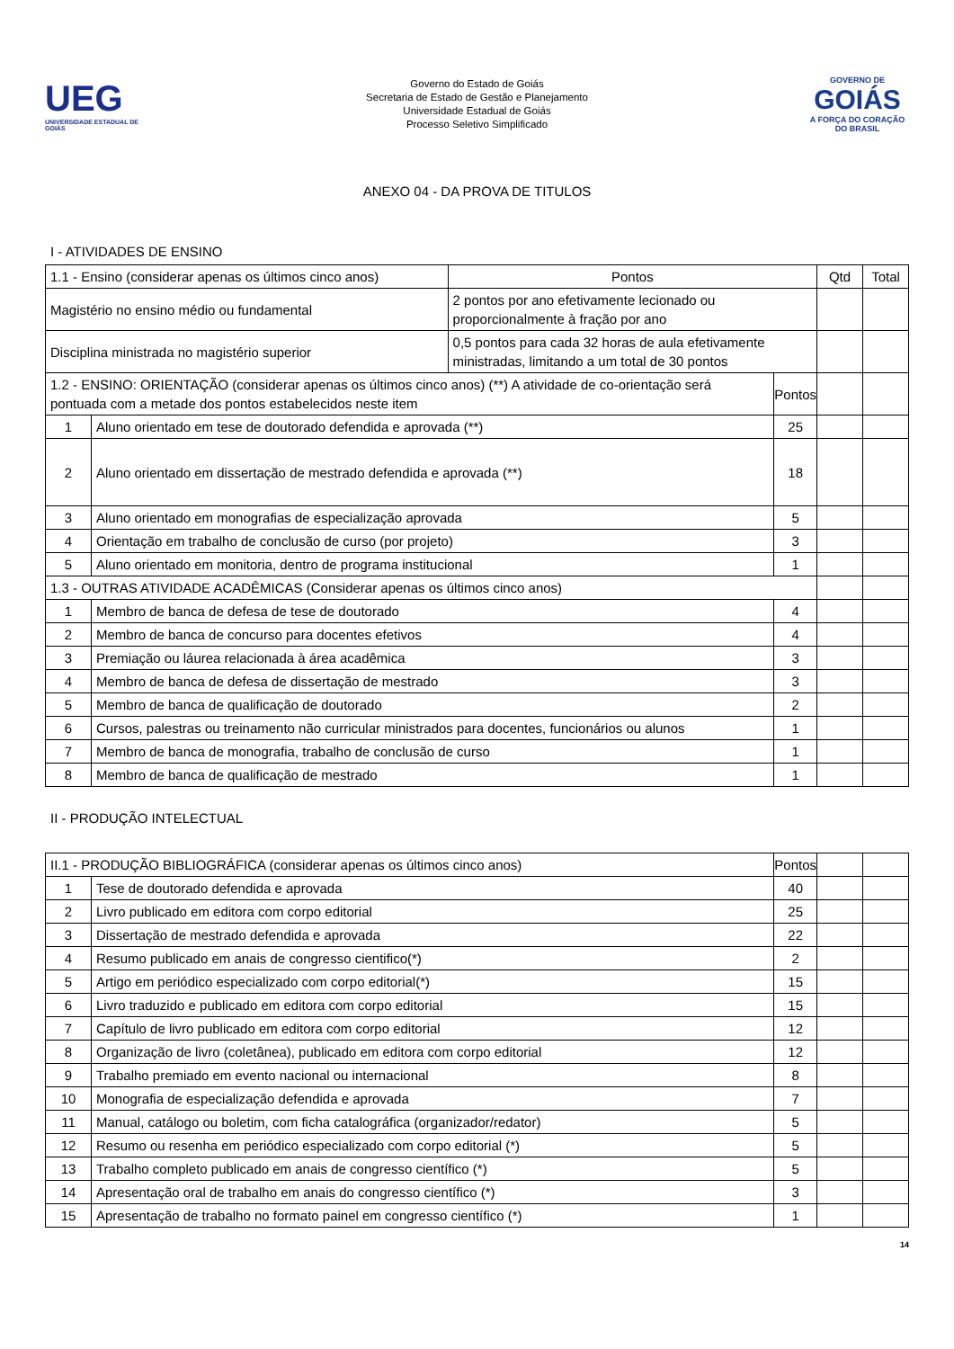UEG
UNIVERSIDADE ESTADUAL DE GOIÁS
Governo do Estado de Goiás
Secretaria de Estado de Gestão e Planejamento
Universidade Estadual de Goiás
Processo Seletivo Simplificado
GOVERNO DE
GOIÁS
A FORÇA DO CORAÇÃO DO BRASIL
ANEXO 04 - DA PROVA DE TITULOS
I - ATIVIDADES DE ENSINO
| 1.1 - Ensino (considerar apenas os últimos cinco anos) | | Pontos | | Qtd | Total |
| Magistério no ensino médio ou fundamental | | 2 pontos por ano efetivamente lecionado ou proporcionalmente à fração por ano | | | |
| Disciplina ministrada no magistério superior | | 0,5 pontos para cada 32 horas de aula efetivamente ministradas, limitando a um total de 30 pontos | | | |
| 1.2 - ENSINO: ORIENTAÇÃO (considerar apenas os últimos cinco anos) (**) A atividade de co-orientação será pontuada com a metade dos pontos estabelecidos neste item | | | Pontos | | |
| 1 | Aluno orientado em tese de doutorado defendida e aprovada (**) | | 25 | | |
| 2 | Aluno orientado em dissertação de mestrado defendida e aprovada (**) | | 18 | | |
| 3 | Aluno orientado em monografias de especialização aprovada | | 5 | | |
| 4 | Orientação em trabalho de conclusão de curso (por projeto) | | 3 | | |
| 5 | Aluno orientado em monitoria, dentro de programa institucional | | 1 | | |
| 1.3 - OUTRAS ATIVIDADE ACADÊMICAS (Considerar apenas os últimos cinco anos) | | | | | |
| 1 | Membro de banca de defesa de tese de doutorado | | 4 | | |
| 2 | Membro de banca de concurso para docentes efetivos | | 4 | | |
| 3 | Premiação ou láurea relacionada à área acadêmica | | 3 | | |
| 4 | Membro de banca de defesa de dissertação de mestrado | | 3 | | |
| 5 | Membro de banca de qualificação de doutorado | | 2 | | |
| 6 | Cursos, palestras ou treinamento não curricular ministrados para docentes, funcionários ou alunos | | 1 | | |
| 7 | Membro de banca de monografia, trabalho de conclusão de curso | | 1 | | |
| 8 | Membro de banca de qualificação de mestrado | | 1 | | |
II - PRODUÇÃO INTELECTUAL
| II.1 - PRODUÇÃO BIBLIOGRÁFICA (considerar apenas os últimos cinco anos) | | Pontos | | |
| 1 | Tese de doutorado defendida e aprovada | 40 | | |
| 2 | Livro publicado em editora com corpo editorial | 25 | | |
| 3 | Dissertação de mestrado defendida e aprovada | 22 | | |
| 4 | Resumo publicado em anais de congresso cientifico(*) | 2 | | |
| 5 | Artigo em periódico especializado com corpo editorial(*) | 15 | | |
| 6 | Livro traduzido e publicado em editora com corpo editorial | 15 | | |
| 7 | Capítulo de livro publicado em editora com corpo editorial | 12 | | |
| 8 | Organização de livro (coletânea), publicado em editora com corpo editorial | 12 | | |
| 9 | Trabalho premiado em evento nacional ou internacional | 8 | | |
| 10 | Monografia de especialização defendida e aprovada | 7 | | |
| 11 | Manual, catálogo ou boletim, com ficha catalográfica (organizador/redator) | 5 | | |
| 12 | Resumo ou resenha em periódico especializado com corpo editorial (*) | 5 | | |
| 13 | Trabalho completo publicado em anais de congresso científico (*) | 5 | | |
| 14 | Apresentação oral de trabalho em anais do congresso científico (*) | 3 | | |
| 15 | Apresentação de trabalho no formato painel em congresso científico (*) | 1 | | |
14